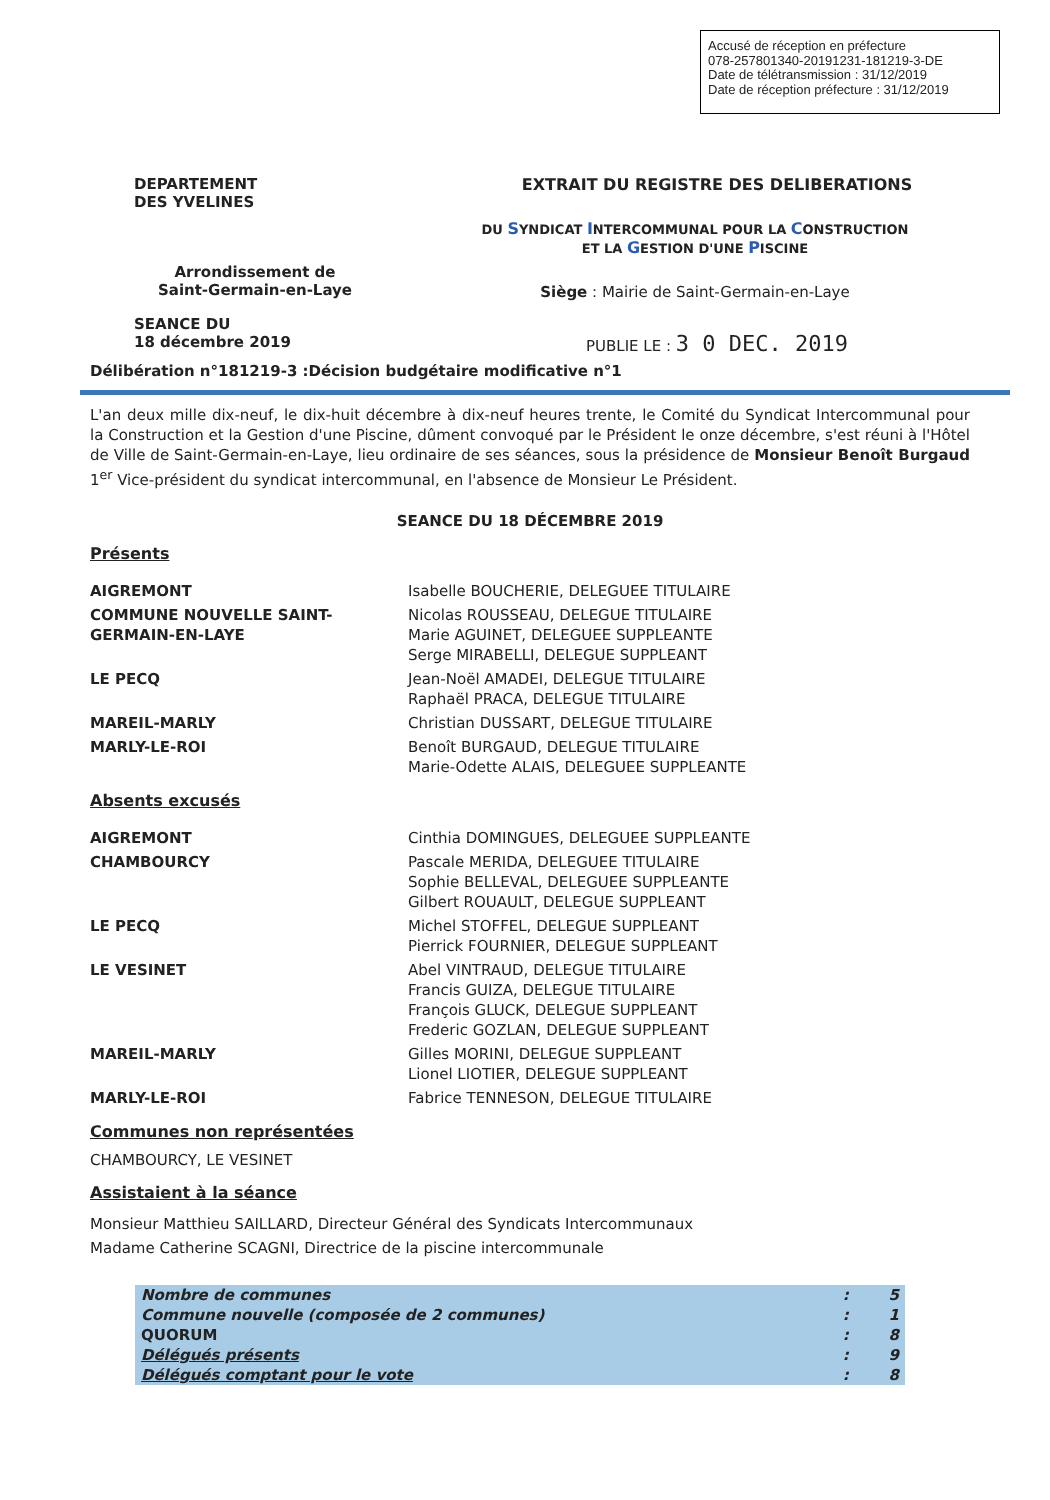Accusé de réception en préfecture
078-257801340-20191231-181219-3-DE
Date de télétransmission : 31/12/2019
Date de réception préfecture : 31/12/2019
DEPARTEMENT
DES YVELINES
EXTRAIT DU REGISTRE DES DELIBERATIONS
DU SYNDICAT INTERCOMMUNAL POUR LA CONSTRUCTION
ET LA GESTION D'UNE PISCINE
Arrondissement de
Saint-Germain-en-Laye
Siège : Mairie de Saint-Germain-en-Laye
SEANCE DU
18 décembre 2019
PUBLIE LE : 3 0 DEC. 2019
Délibération n°181219-3 :Décision budgétaire modificative n°1
L'an deux mille dix-neuf, le dix-huit décembre à dix-neuf heures trente, le Comité du Syndicat Intercommunal pour la Construction et la Gestion d'une Piscine, dûment convoqué par le Président le onze décembre, s'est réuni à l'Hôtel de Ville de Saint-Germain-en-Laye, lieu ordinaire de ses séances, sous la présidence de Monsieur Benoît Burgaud 1<sup>er</sup> Vice-président du syndicat intercommunal, en l'absence de Monsieur Le Président.
SEANCE DU 18 DÉCEMBRE 2019
Présents
AIGREMONT
Isabelle BOUCHERIE, DELEGUEE TITULAIRE
COMMUNE NOUVELLE SAINT-GERMAIN-EN-LAYE
Nicolas ROUSSEAU, DELEGUE TITULAIRE
Marie AGUINET, DELEGUEE SUPPLEANTE
Serge MIRABELLI, DELEGUE SUPPLEANT
LE PECQ
Jean-Noël AMADEI, DELEGUE TITULAIRE
Raphaël PRACA, DELEGUE TITULAIRE
MAREIL-MARLY
Christian DUSSART, DELEGUE TITULAIRE
MARLY-LE-ROI
Benoît BURGAUD, DELEGUE TITULAIRE
Marie-Odette ALAIS, DELEGUEE SUPPLEANTE
Absents excusés
AIGREMONT
Cinthia DOMINGUES, DELEGUEE SUPPLEANTE
CHAMBOURCY
Pascale MERIDA, DELEGUEE TITULAIRE
Sophie BELLEVAL, DELEGUEE SUPPLEANTE
Gilbert ROUAULT, DELEGUE SUPPLEANT
LE PECQ
Michel STOFFEL, DELEGUE SUPPLEANT
Pierrick FOURNIER, DELEGUE SUPPLEANT
LE VESINET
Abel VINTRAUD, DELEGUE TITULAIRE
Francis GUIZA, DELEGUE TITULAIRE
François GLUCK, DELEGUE SUPPLEANT
Frederic GOZLAN, DELEGUE SUPPLEANT
MAREIL-MARLY
Gilles MORINI, DELEGUE SUPPLEANT
Lionel LIOTIER, DELEGUE SUPPLEANT
MARLY-LE-ROI
Fabrice TENNESON, DELEGUE TITULAIRE
Communes non représentées
CHAMBOURCY, LE VESINET
Assistaient à la séance
Monsieur Matthieu SAILLARD, Directeur Général des Syndicats Intercommunaux
Madame Catherine SCAGNI, Directrice de la piscine intercommunale
| Nombre de communes | : | 5 |
| Commune nouvelle (composée de 2 communes) | : | 1 |
| QUORUM | : | 8 |
| Délégués présents | : | 9 |
| Délégués comptant pour le vote | : | 8 |